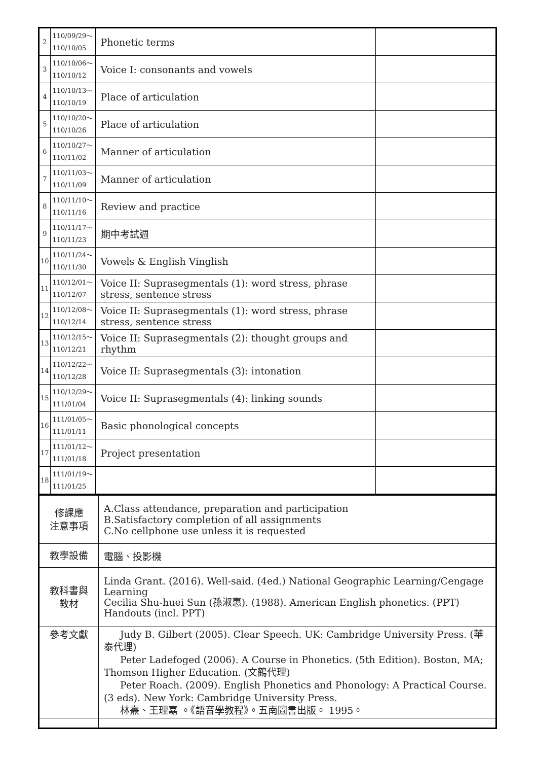| 2 | 110/09/29～ 110/10/05 | Phonetic terms | |
| 3 | 110/10/06～ 110/10/12 | Voice I: consonants and vowels | |
| 4 | 110/10/13～ 110/10/19 | Place of articulation | |
| 5 | 110/10/20～ 110/10/26 | Place of articulation | |
| 6 | 110/10/27～ 110/11/02 | Manner of articulation | |
| 7 | 110/11/03～ 110/11/09 | Manner of articulation | |
| 8 | 110/11/10～ 110/11/16 | Review and practice | |
| 9 | 110/11/17～ 110/11/23 | 期中考試週 | |
| 10 | 110/11/24～ 110/11/30 | Vowels & English Vinglish | |
| 11 | 110/12/01～ 110/12/07 | Voice II: Suprasegmentals (1): word stress, phrase stress, sentence stress | |
| 12 | 110/12/08～ 110/12/14 | Voice II: Suprasegmentals (1): word stress, phrase stress, sentence stress | |
| 13 | 110/12/15～ 110/12/21 | Voice II: Suprasegmentals (2): thought groups and rhythm | |
| 14 | 110/12/22～ 110/12/28 | Voice II: Suprasegmentals (3): intonation | |
| 15 | 110/12/29～ 111/01/04 | Voice II: Suprasegmentals (4): linking sounds | |
| 16 | 111/01/05～ 111/01/11 | Basic phonological concepts | |
| 17 | 111/01/12～ 111/01/18 | Project presentation | |
| 18 | 111/01/19～ 111/01/25 | | |
| 修課應 注意事項 | A.Class attendance, preparation and participation B.Satisfactory completion of all assignments C.No cellphone use unless it is requested |
| 教學設備 | 電腦、投影機 |
| 教科書與 教材 | Linda Grant. (2016). Well-said. (4ed.) National Geographic Learning/Cengage Learning Cecilia Shu-huei Sun (孫淑惠). (1988). American English phonetics. (PPT) Handouts (incl. PPT) |
| 參考文獻 | Judy B. Gilbert (2005). Clear Speech. UK: Cambridge University Press. (華泰代理) Peter Ladefoged (2006). A Course in Phonetics. (5th Edition). Boston, MA; Thomson Higher Education. (文鶴代理) Peter Roach. (2009). English Phonetics and Phonology: A Practical Course. (3 eds). New York: Cambridge University Press. 林燾、王理嘉 。《語音學教程》。五南圖書出版。 1995。 |